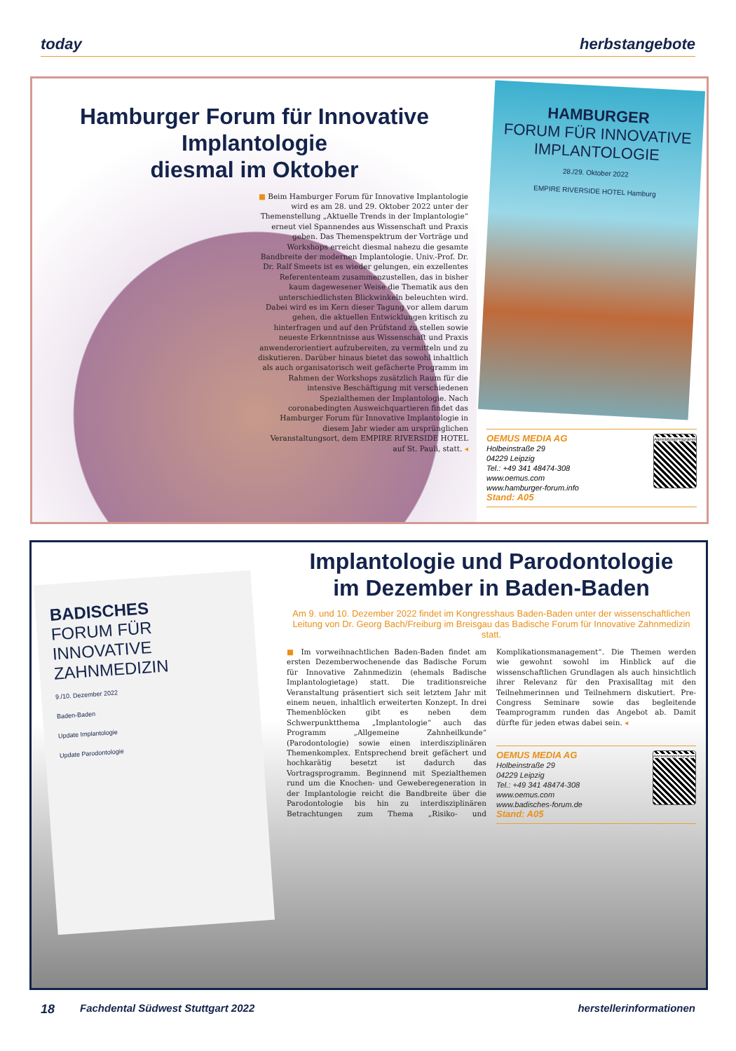today herbstangebote
Hamburger Forum für Innovative Implantologie
diesmal im Oktober
■ Beim Hamburger Forum für Innovative Implantologie wird es am 28. und 29. Oktober 2022 unter der Themenstellung „Aktuelle Trends in der Implantologie“ erneut viel Spannendes aus Wissenschaft und Praxis geben. Das Themenspektrum der Vorträge und Workshops erreicht diesmal nahezu die gesamte Bandbreite der modernen Implantologie. Univ.-Prof. Dr. Dr. Ralf Smeets ist es wieder gelungen, ein exzellentes Referententeam zusammenzustellen, das in bisher kaum dagewesener Weise die Thematik aus den unterschiedlichsten Blickwinkeln beleuchten wird. Dabei wird es im Kern dieser Tagung vor allem darum gehen, die aktuellen Entwicklungen kritisch zu hinterfragen und auf den Prüfstand zu stellen sowie neueste Erkenntnisse aus Wissenschaft und Praxis anwenderorientiert aufzubereiten, zu vermitteln und zu diskutieren. Darüber hinaus bietet das sowohl inhaltlich als auch organisatorisch weit gefächerte Programm im Rahmen der Workshops zusätzlich Raum für die intensive Beschäftigung mit verschiedenen Spezialthemen der Implantologie. Nach coronabedingten Ausweichquartieren findet das Hamburger Forum für Innovative Implantologie in diesem Jahr wieder am ursprünglichen Veranstaltungsort, dem EMPIRE RIVERSIDE HOTEL auf St. Pauli, statt. ◂
HAMBURGER
FORUM FÜR INNOVATIVE
IMPLANTOLOGIE
28./29. Oktober 2022
EMPIRE RIVERSIDE HOTEL Hamburg
OEMUS MEDIA AG
Holbeinstraße 29
04229 Leipzig
Tel.: +49 341 48474-308
www.oemus.com
www.hamburger-forum.info
Stand: A05
Anmeldung/Programm
BADISCHES
FORUM FÜR INNOVATIVE
ZAHNMEDIZIN
9./10. Dezember 2022
Baden-Baden
Update Implantologie
Update Parodontologie
Implantologie und Parodontologie
im Dezember in Baden-Baden
Am 9. und 10. Dezember 2022 findet im Kongresshaus Baden-Baden unter der wissenschaftlichen Leitung von Dr. Georg Bach/Freiburg im Breisgau das Badische Forum für Innovative Zahnmedizin statt.
■ Im vorweihnachtlichen Baden-Baden findet am ersten Dezemberwochenende das Badische Forum für Innovative Zahnmedizin (ehemals Badische Implantologietage) statt. Die traditionsreiche Veranstaltung präsentiert sich seit letztem Jahr mit einem neuen, inhaltlich erweiterten Konzept. In drei Themenblöcken gibt es neben dem Schwerpunktthema „Implantologie“ auch das Programm „Allgemeine Zahnheilkunde“ (Parodontologie) sowie einen interdisziplinären Themenkomplex. Entsprechend breit gefächert und hochkarätig besetzt ist dadurch das Vortragsprogramm. Beginnend mit Spezialthemen rund um die Knochen- und Geweberegeneration in der Implantologie reicht die Bandbreite über die Parodontologie bis hin zu interdisziplinären Betrachtungen zum Thema „Risiko- und Komplikationsmanagement“. Die Themen werden wie gewohnt sowohl im Hinblick auf die wissenschaftlichen Grundlagen als auch hinsichtlich ihrer Relevanz für den Praxisalltag mit den Teilnehmerinnen und Teilnehmern diskutiert. Pre-Congress Seminare sowie das begleitende Teamprogramm runden das Angebot ab. Damit dürfte für jeden etwas dabei sein. ◂
OEMUS MEDIA AG
Holbeinstraße 29
04229 Leipzig
Tel.: +49 341 48474-308
www.oemus.com
www.badisches-forum.de
Stand: A05
Anmeldung/Programm
18 Fachdental Südwest Stuttgart 2022 herstellerinformationen